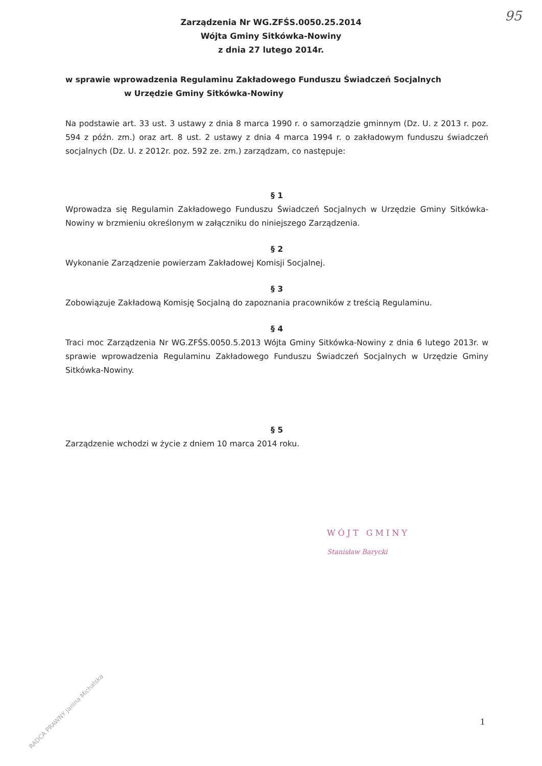95
Zarządzenia Nr WG.ZFŚS.0050.25.2014
Wójta Gminy Sitkówka-Nowiny
z dnia 27 lutego 2014r.
w sprawie wprowadzenia Regulaminu Zakładowego Funduszu Świadczeń Socjalnych
w Urzędzie Gminy Sitkówka-Nowiny
Na podstawie art. 33 ust. 3 ustawy z dnia 8 marca 1990 r. o samorządzie gminnym (Dz. U. z 2013 r. poz. 594 z późn. zm.) oraz art. 8 ust. 2 ustawy z dnia 4 marca 1994 r. o zakładowym funduszu świadczeń socjalnych (Dz. U. z 2012r. poz. 592 ze. zm.) zarządzam, co następuje:
§ 1
Wprowadza się Regulamin Zakładowego Funduszu Świadczeń Socjalnych w Urzędzie Gminy Sitkówka-Nowiny w brzmieniu określonym w załączniku do niniejszego Zarządzenia.
§ 2
Wykonanie Zarządzenie powierzam Zakładowej Komisji Socjalnej.
§ 3
Zobowiązuje Zakładową Komisję Socjalną do zapoznania pracowników z treścią Regulaminu.
§ 4
Traci moc Zarządzenia Nr WG.ZFŚS.0050.5.2013 Wójta Gminy Sitkówka-Nowiny z dnia 6 lutego 2013r. w sprawie wprowadzenia Regulaminu Zakładowego Funduszu Świadczeń Socjalnych w Urzędzie Gminy Sitkówka-Nowiny.
§ 5
Zarządzenie wchodzi w życie z dniem 10 marca 2014 roku.
WÓJT GMINY
Stanisław Barycki
RADCA PRAWNY Janina Michalska
1